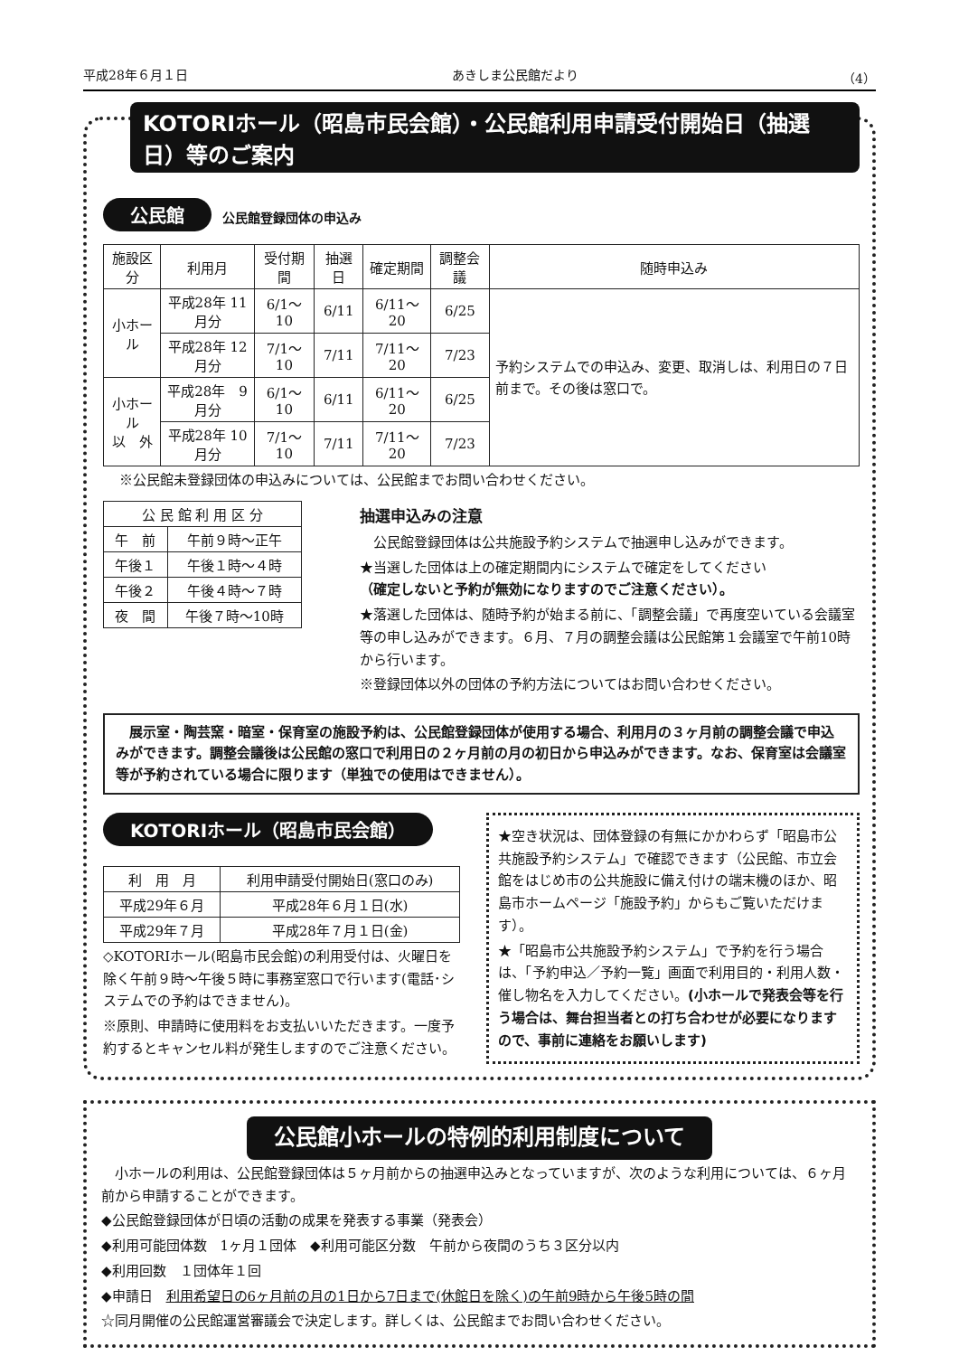平成28年６月１日 あきしま公民館だより （4）
KOTORIホール（昭島市民会館）・公民館利用申請受付開始日（抽選日）等のご案内
公民館 公民館登録団体の申込み
| 施設区分 | 利用月 | 受付期間 | 抽選日 | 確定期間 | 調整会議 | 随時申込み |
| --- | --- | --- | --- | --- | --- | --- |
| 小ホール | 平成28年 11月分 | 6/1〜10 | 6/11 | 6/11〜20 | 6/25 | 予約システムでの申込み、変更、取消しは、利用日の７日前まで。その後は窓口で。 |
| | 平成28年 12月分 | 7/1〜10 | 7/11 | 7/11〜20 | 7/23 | |
| 小ホール 以 外 | 平成28年 9月分 | 6/1〜10 | 6/11 | 6/11〜20 | 6/25 | |
| | 平成28年 10月分 | 7/1〜10 | 7/11 | 7/11〜20 | 7/23 | |
※公民館未登録団体の申込みについては、公民館までお問い合わせください。
| 公 民 館 利 用 区 分 | |
| --- | --- |
| 午 前 | 午前９時〜正午 |
| 午後１ | 午後１時〜４時 |
| 午後２ | 午後４時〜７時 |
| 夜 間 | 午後７時〜10時 |
抽選申込みの注意
　公民館登録団体は公共施設予約システムで抽選申し込みができます。
★当選した団体は上の確定期間内にシステムで確定をしてください
（確定しないと予約が無効になりますのでご注意ください）。
★落選した団体は、随時予約が始まる前に、「調整会議」で再度空いている会議室等の申し込みができます。６月、７月の調整会議は公民館第１会議室で午前10時から行います。
※登録団体以外の団体の予約方法についてはお問い合わせください。
　展示室・陶芸窯・暗室・保育室の施設予約は、公民館登録団体が使用する場合、利用月の３ヶ月前の調整会議で申込みができます。調整会議後は公民館の窓口で利用日の２ヶ月前の月の初日から申込みができます。なお、保育室は会議室等が予約されている場合に限ります（単独での使用はできません）。
KOTORIホール（昭島市民会館）
| 利 用 月 | 利用申請受付開始日(窓口のみ) |
| --- | --- |
| 平成29年６月 | 平成28年６月１日(水) |
| 平成29年７月 | 平成28年７月１日(金) |
◇KOTORIホール(昭島市民会館)の利用受付は、火曜日を除く午前９時〜午後５時に事務室窓口で行います(電話･システムでの予約はできません)。
※原則、申請時に使用料をお支払いいただきます。一度予約するとキャンセル料が発生しますのでご注意ください。
★空き状況は、団体登録の有無にかかわらず「昭島市公共施設予約システム」で確認できます（公民館、市立会館をはじめ市の公共施設に備え付けの端末機のほか、昭島市ホームページ「施設予約」からもご覧いただけます）。
★「昭島市公共施設予約システム」で予約を行う場合は、「予約申込／予約一覧」画面で利用目的・利用人数・催し物名を入力してください。(小ホールで発表会等を行う場合は、舞台担当者との打ち合わせが必要になりますので、事前に連絡をお願いします)
公民館小ホールの特例的利用制度について
　小ホールの利用は、公民館登録団体は５ヶ月前からの抽選申込みとなっていますが、次のような利用については、６ヶ月前から申請することができます。
◆公民館登録団体が日頃の活動の成果を発表する事業（発表会）
◆利用可能団体数　1ヶ月１団体　◆利用可能区分数　午前から夜間のうち３区分以内
◆利用回数　１団体年１回
◆申請日　利用希望日の6ヶ月前の月の1日から7日まで(休館日を除く)の午前9時から午後5時の間
☆同月開催の公民館運営審議会で決定します。詳しくは、公民館までお問い合わせください。